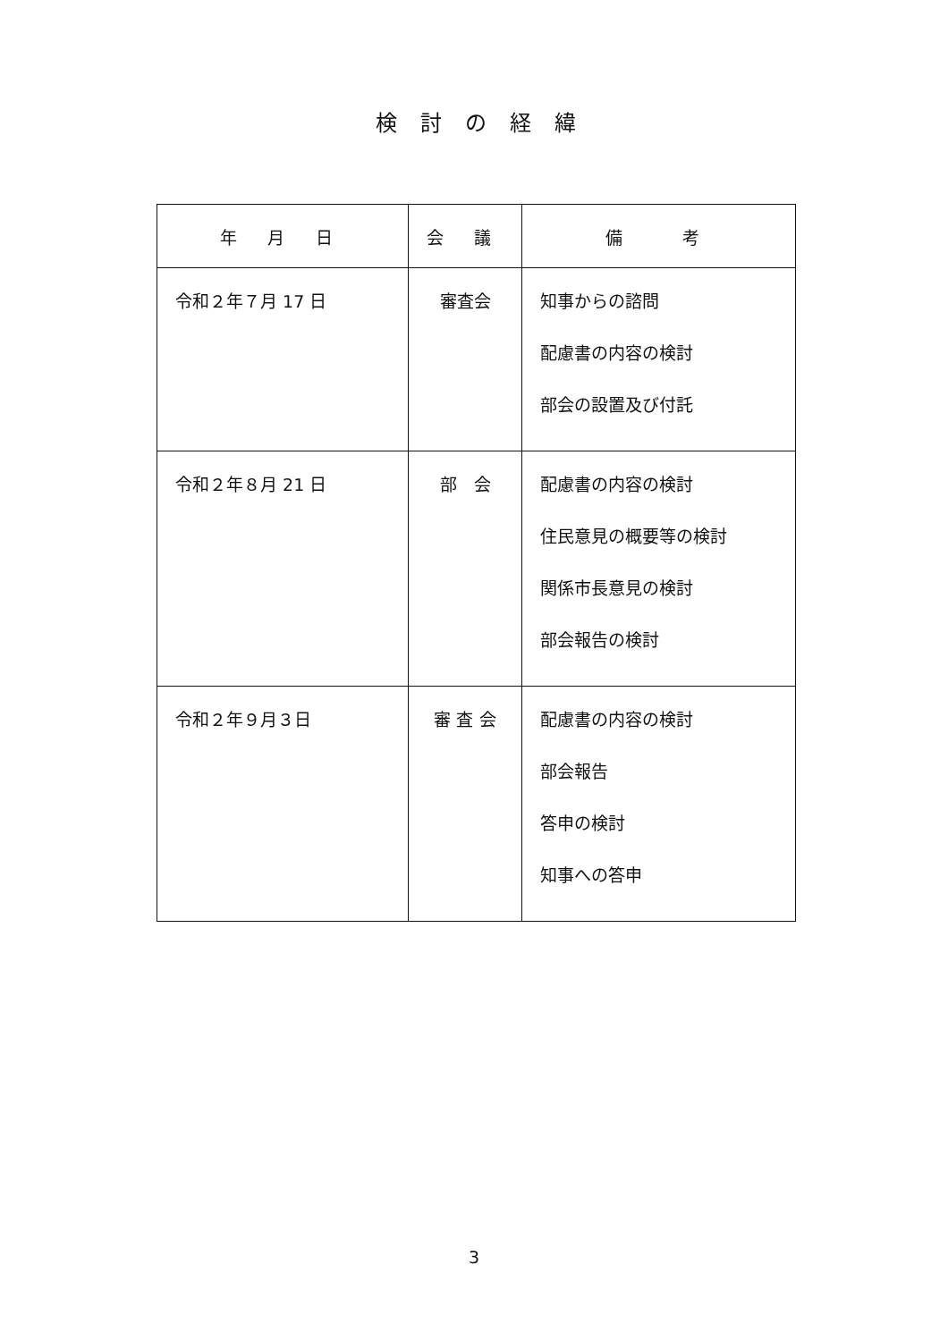検討の経緯
| 年 月 日 | 会 議 | 備 考 |
| --- | --- | --- |
| 令和２年７月 17 日 | 審査会 | 知事からの諮問 配慮書の内容の検討 部会の設置及び付託 |
| 令和２年８月 21 日 | 部 会 | 配慮書の内容の検討 住民意見の概要等の検討 関係市長意見の検討 部会報告の検討 |
| 令和２年９月３日 | 審 査 会 | 配慮書の内容の検討 部会報告 答申の検討 知事への答申 |
3